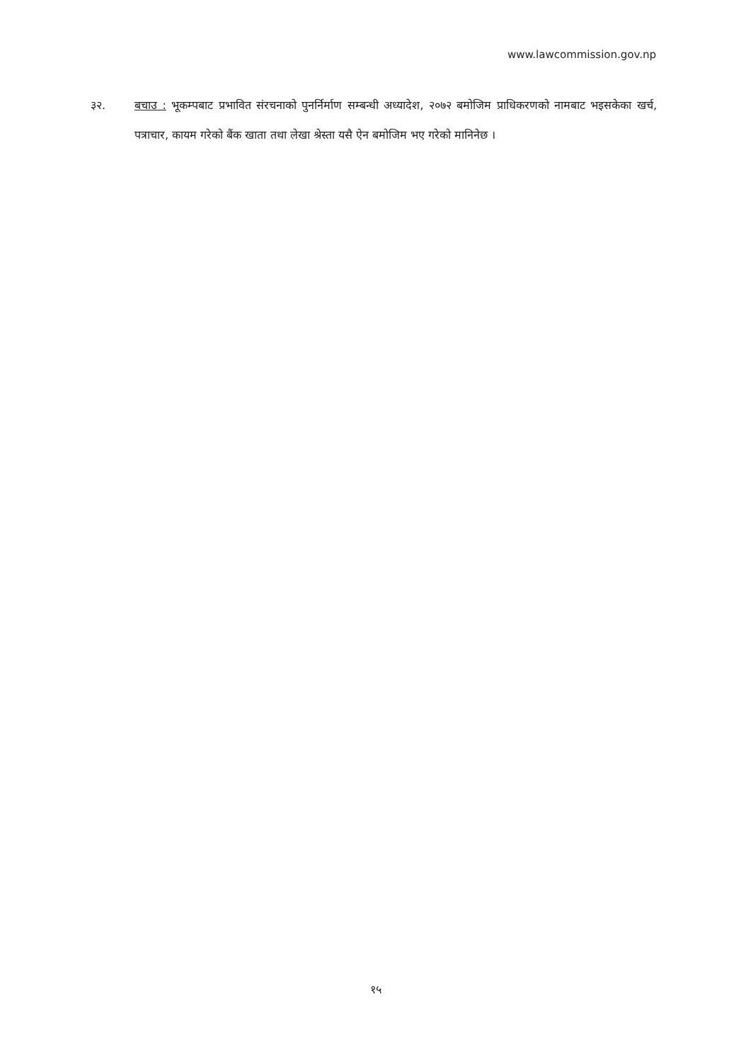www.lawcommission.gov.np
३२. बचाउ : भूकम्पबाट प्रभावित संरचनाको पुनर्निर्माण सम्बन्धी अध्यादेश, २०७२ बमोजिम प्राधिकरणको नामबाट भइसकेका खर्च, पत्राचार, कायम गरेको बैंक खाता तथा लेखा श्रेस्ता यसै ऐन बमोजिम भए गरेको मानिनेछ ।
१५